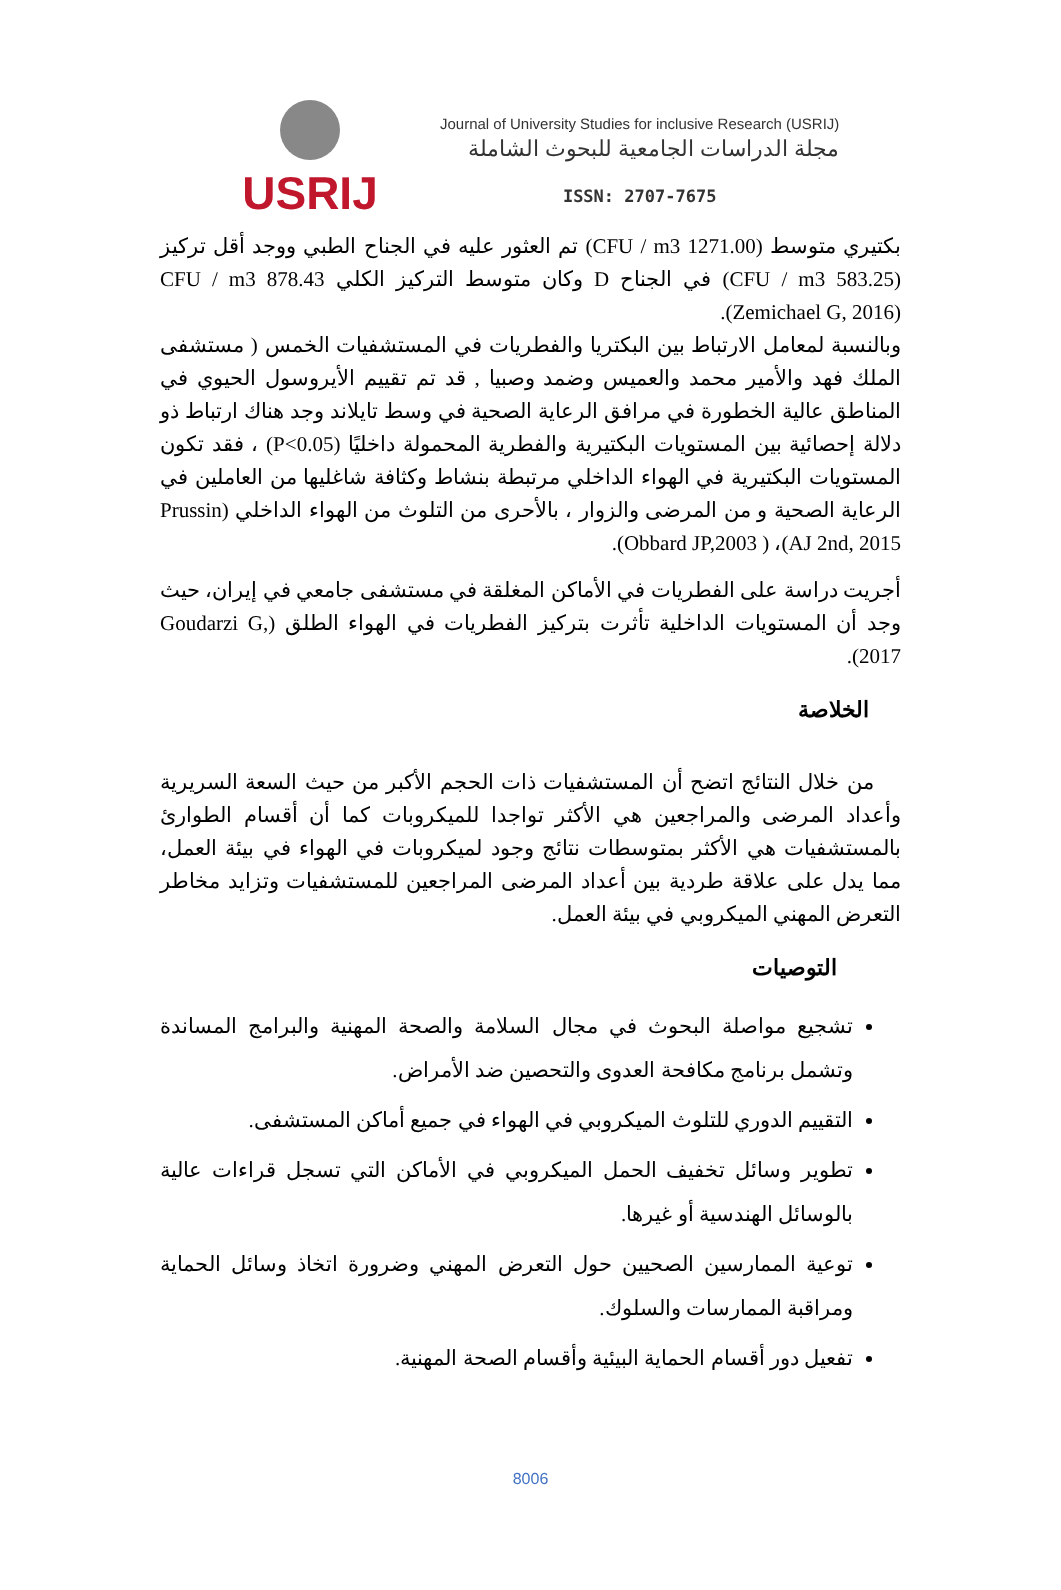USRIJ
Journal of University Studies for inclusive Research (USRIJ)
مجلة الدراسات الجامعية للبحوث الشاملة
ISSN: 2707-7675
بكتيري متوسط (CFU / m3 1271.00) تم العثور عليه في الجناح الطبي ووجد أقل تركيز (CFU / m3 583.25) في الجناح D وكان متوسط التركيز الكلي CFU / m3 878.43 (Zemichael G, 2016).
وبالنسبة لمعامل الارتباط بين البكتريا والفطريات في المستشفيات الخمس ( مستشفى الملك فهد والأمير محمد والعميس وضمد وصبيا , قد تم تقييم الأيروسول الحيوي في المناطق عالية الخطورة في مرافق الرعاية الصحية في وسط تايلاند وجد هناك ارتباط ذو دلالة إحصائية بين المستويات البكتيرية والفطرية المحمولة داخليًا (P<0.05) ، فقد تكون المستويات البكتيرية في الهواء الداخلي مرتبطة بنشاط وكثافة شاغليها من العاملين في الرعاية الصحية و من المرضى والزوار ، بالأحرى من التلوث من الهواء الداخلي (Prussin AJ 2nd, 2015)، ( Obbard JP,2003).
أجريت دراسة على الفطريات في الأماكن المغلقة في مستشفى جامعي في إيران، حيث وجد أن المستويات الداخلية تأثرت بتركيز الفطريات في الهواء الطلق (Goudarzi G, 2017).
الخلاصة
من خلال النتائج اتضح أن المستشفيات ذات الحجم الأكبر من حيث السعة السريرية وأعداد المرضى والمراجعين هي الأكثر تواجدا للميكروبات كما أن أقسام الطوارئ بالمستشفيات هي الأكثر بمتوسطات نتائج وجود لميكروبات في الهواء في بيئة العمل، مما يدل على علاقة طردية بين أعداد المرضى المراجعين للمستشفيات وتزايد مخاطر التعرض المهني الميكروبي في بيئة العمل.
التوصيات
تشجيع مواصلة البحوث في مجال السلامة والصحة المهنية والبرامج المساندة وتشمل برنامج مكافحة العدوى والتحصين ضد الأمراض.
التقييم الدوري للتلوث الميكروبي في الهواء في جميع أماكن المستشفى.
تطوير وسائل تخفيف الحمل الميكروبي في الأماكن التي تسجل قراءات عالية بالوسائل الهندسية أو غيرها.
توعية الممارسين الصحيين حول التعرض المهني وضرورة اتخاذ وسائل الحماية ومراقبة الممارسات والسلوك.
تفعيل دور أقسام الحماية البيئية وأقسام الصحة المهنية.
8006